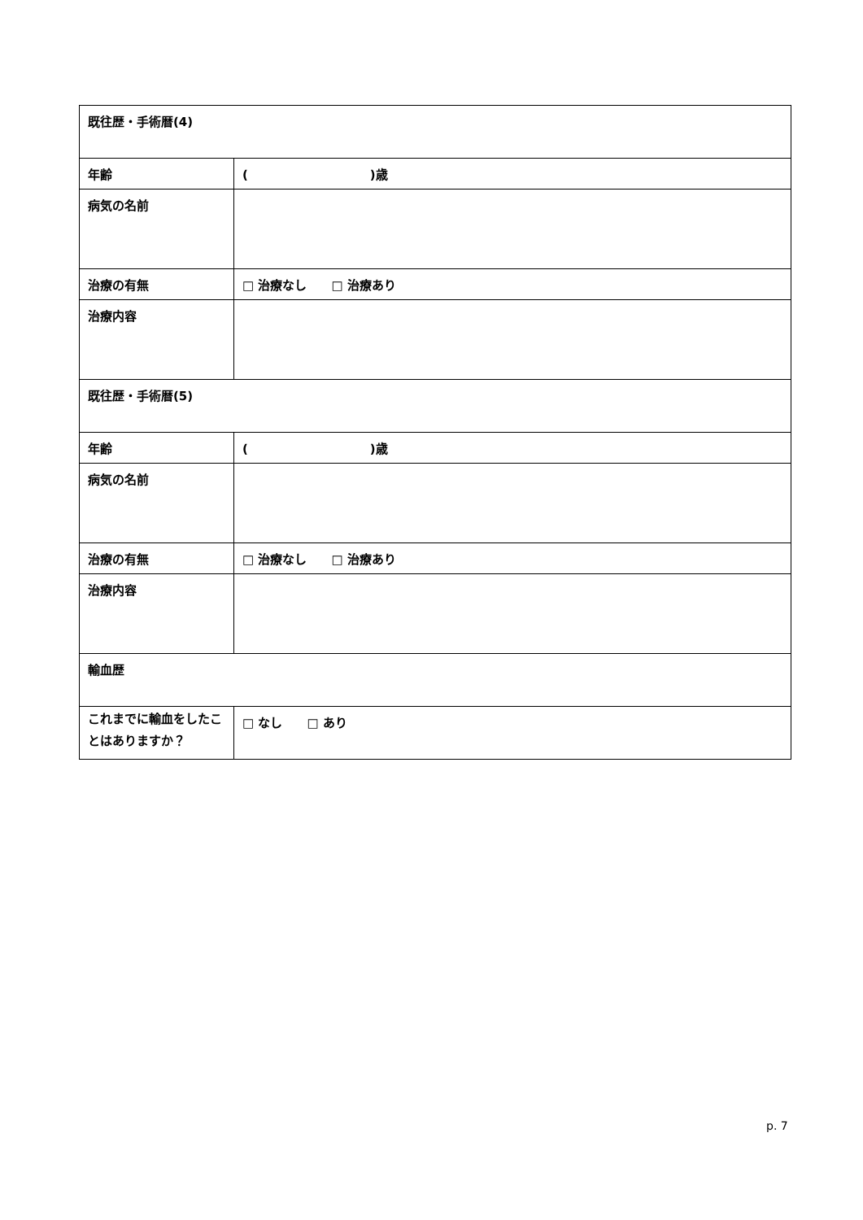| 既往歴・手術暦(4) | |
| 年齢 | ( )歳 |
| 病気の名前 | |
| 治療の有無 | □ 治療なし □ 治療あり |
| 治療内容 | |
| 既往歴・手術暦(5) | |
| 年齢 | ( )歳 |
| 病気の名前 | |
| 治療の有無 | □ 治療なし □ 治療あり |
| 治療内容 | |
| 輸血歴 | |
| これまでに輸血をしたことはありますか？ | □ なし □ あり |
p. 7